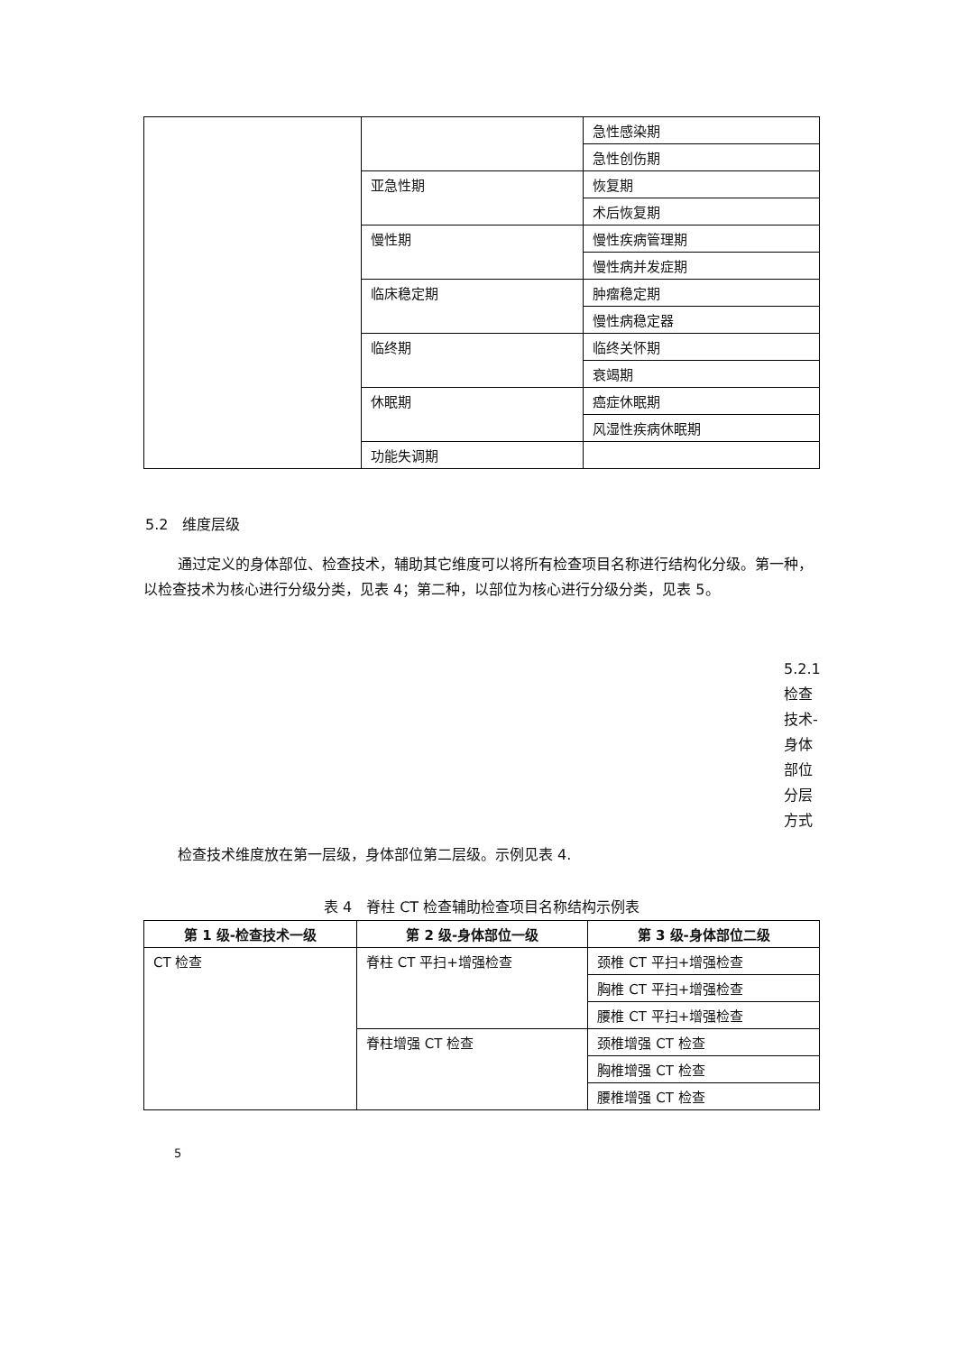| | | 急性感染期 |
| | | 急性创伤期 |
| | 亚急性期 | 恢复期 |
| | | 术后恢复期 |
| | 慢性期 | 慢性疾病管理期 |
| | | 慢性病并发症期 |
| | 临床稳定期 | 肿瘤稳定期 |
| | | 慢性病稳定器 |
| | 临终期 | 临终关怀期 |
| | | 衰竭期 |
| | 休眠期 | 癌症休眠期 |
| | | 风湿性疾病休眠期 |
| | 功能失调期 | |
5.2　维度层级
通过定义的身体部位、检查技术，辅助其它维度可以将所有检查项目名称进行结构化分级。第一种，以检查技术为核心进行分级分类，见表 4；第二种，以部位为核心进行分级分类，见表 5。
5.2.1 检查技术-身体部位分层方式
检查技术维度放在第一层级，身体部位第二层级。示例见表 4.
表 4　脊柱 CT 检查辅助检查项目名称结构示例表
| 第 1 级-检查技术一级 | 第 2 级-身体部位一级 | 第 3 级-身体部位二级 |
| --- | --- | --- |
| CT 检查 | 脊柱 CT 平扫+增强检查 | 颈椎 CT 平扫+增强检查 |
| | | 胸椎 CT 平扫+增强检查 |
| | | 腰椎 CT 平扫+增强检查 |
| | 脊柱增强 CT 检查 | 颈椎增强 CT 检查 |
| | | 胸椎增强 CT 检查 |
| | | 腰椎增强 CT 检查 |
5